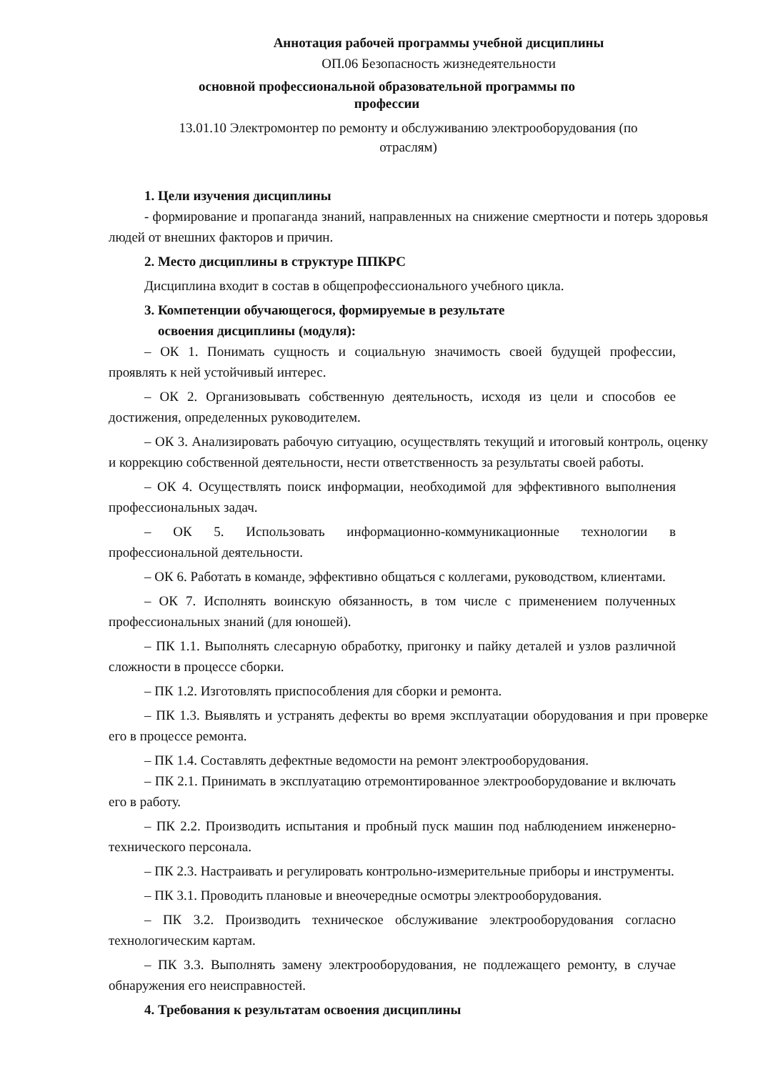Аннотация рабочей программы учебной дисциплины
ОП.06 Безопасность жизнедеятельности
основной профессиональной образовательной программы по
профессии
13.01.10 Электромонтер по ремонту и обслуживанию электрооборудования (по
отраслям)
1. Цели изучения дисциплины
- формирование и пропаганда знаний, направленных на снижение смертности и потерь здоровья людей от внешних факторов и причин.
2. Место дисциплины в структуре ППКРС
Дисциплина входит в состав в общепрофессионального учебного цикла.
3. Компетенции обучающегося, формируемые в результате
освоения дисциплины (модуля):
– ОК 1. Понимать сущность и социальную значимость своей будущей профессии, проявлять к ней устойчивый интерес.
– ОК 2. Организовывать собственную деятельность, исходя из цели и способов ее достижения, определенных руководителем.
– ОК 3. Анализировать рабочую ситуацию, осуществлять текущий и итоговый контроль, оценку и коррекцию собственной деятельности, нести ответственность за результаты своей работы.
– ОК 4. Осуществлять поиск информации, необходимой для эффективного выполнения профессиональных задач.
– ОК 5. Использовать информационно-коммуникационные технологии в профессиональной деятельности.
– ОК 6. Работать в команде, эффективно общаться с коллегами, руководством, клиентами.
– ОК 7. Исполнять воинскую обязанность, в том числе с применением полученных профессиональных знаний (для юношей).
– ПК 1.1. Выполнять слесарную обработку, пригонку и пайку деталей и узлов различной сложности в процессе сборки.
– ПК 1.2. Изготовлять приспособления для сборки и ремонта.
– ПК 1.3. Выявлять и устранять дефекты во время эксплуатации оборудования и при проверке его в процессе ремонта.
– ПК 1.4. Составлять дефектные ведомости на ремонт электрооборудования.
– ПК 2.1. Принимать в эксплуатацию отремонтированное электрооборудование и включать его в работу.
– ПК 2.2. Производить испытания и пробный пуск машин под наблюдением инженерно-технического персонала.
– ПК 2.3. Настраивать и регулировать контрольно-измерительные приборы и инструменты.
– ПК 3.1. Проводить плановые и внеочередные осмотры электрооборудования.
– ПК 3.2. Производить техническое обслуживание электрооборудования согласно технологическим картам.
– ПК 3.3. Выполнять замену электрооборудования, не подлежащего ремонту, в случае обнаружения его неисправностей.
4. Требования к результатам освоения дисциплины